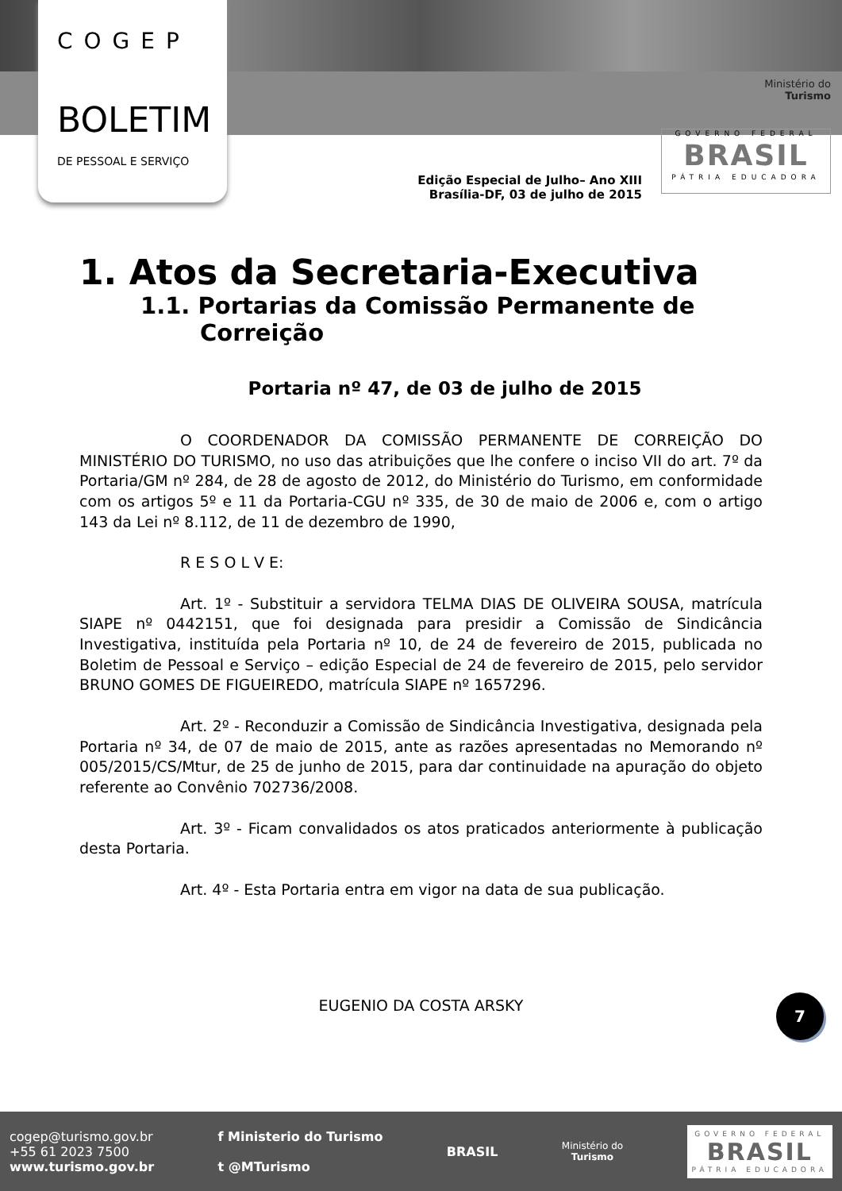COGEP
BOLETIM
DE PESSOAL E SERVIÇO
Ministério do
Turismo
GOVERNO FEDERAL
BRASIL
PÁTRIA EDUCADORA
Edição Especial de Julho– Ano XIII
Brasília-DF, 03 de julho de 2015
1. Atos da Secretaria-Executiva
1.1. Portarias da Comissão Permanente de Correição
Portaria nº 47, de 03 de julho de 2015
O COORDENADOR DA COMISSÃO PERMANENTE DE CORREIÇÃO DO MINISTÉRIO DO TURISMO, no uso das atribuições que lhe confere o inciso VII do art. 7º da Portaria/GM nº 284, de 28 de agosto de 2012, do Ministério do Turismo, em conformidade com os artigos 5º e 11 da Portaria-CGU nº 335, de 30 de maio de 2006 e, com o artigo 143 da Lei nº 8.112, de 11 de dezembro de 1990,
R E S O L V E:
Art. 1º - Substituir a servidora TELMA DIAS DE OLIVEIRA SOUSA, matrícula SIAPE nº 0442151, que foi designada para presidir a Comissão de Sindicância Investigativa, instituída pela Portaria nº 10, de 24 de fevereiro de 2015, publicada no Boletim de Pessoal e Serviço – edição Especial de 24 de fevereiro de 2015, pelo servidor BRUNO GOMES DE FIGUEIREDO, matrícula SIAPE nº 1657296.
Art. 2º - Reconduzir a Comissão de Sindicância Investigativa, designada pela Portaria nº 34, de 07 de maio de 2015, ante as razões apresentadas no Memorando nº 005/2015/CS/Mtur, de 25 de junho de 2015, para dar continuidade na apuração do objeto referente ao Convênio 702736/2008.
Art. 3º - Ficam convalidados os atos praticados anteriormente à publicação desta Portaria.
Art. 4º - Esta Portaria entra em vigor na data de sua publicação.
EUGENIO DA COSTA ARSKY
7
cogep@turismo.gov.br
+55 61 2023 7500
www.turismo.gov.br
f Ministerio do Turismo
t @MTurismo
BRASIL
Ministério do
Turismo
GOVERNO FEDERAL
BRASIL
PÁTRIA EDUCADORA